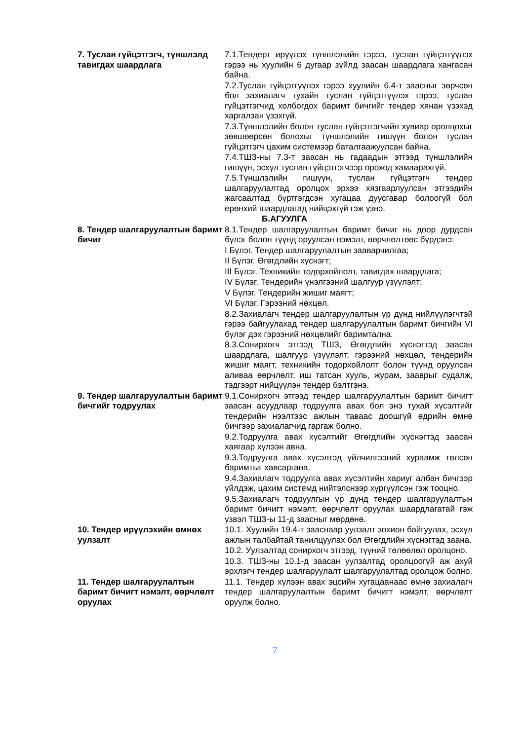7. Туслан гүйцэтгэгч, түншлэлд тавигдах шаардлага
7.1.Тендерт ирүүлэх түншлэлийн гэрээ, туслан гүйцэтгүүлэх гэрээ нь хуулийн 6 дугаар зүйлд заасан шаардлага хангасан байна.
7.2.Туслан гүйцэтгүүлэх гэрээ хуулийн 6.4-т заасныг зөрчсөн бол захиалагч тухайн туслан гүйцэтгүүлэх гэрээ, туслан гүйцэтгэгчид холбогдох баримт бичгийг тендер хянан үзэхэд харгалзан үзэхгүй.
7.3.Түншлэлийн болон туслан гүйцэтгэгчийн хувиар оролцохыг зөвшөөрсөн болохыг түншлэлийн гишүүн болон туслан гүйцэтгэгч цахим системээр баталгаажуулсан байна.
7.4.ТШЗ-ны 7.3-т заасан нь гадаадын этгээд түншлэлийн гишүүн, эсхүл туслан гүйцэтгэгчээр ороход хамаарахгүй.
7.5.Түншлэлийн гишүүн, туслан гүйцэтгэгч тендер шалгаруулалтад оролцох эрхээ хязгаарлуулсан этгээдийн жагсаалтад бүртгэгдсэн хугацаа дуусгавар болоогүй бол ерөнхий шаардлагад нийцэхгүй гэж үзнэ.
Б.АГУУЛГА
8. Тендер шалгаруулалтын баримт бичиг
8.1.Тендер шалгаруулалтын баримт бичиг нь доор дурдсан бүлэг болон түүнд оруулсан нэмэлт, өөрчлөлтөөс бүрдэнэ:
I Бүлэг. Тендер шалгаруулалтын зааварчилгаа;
II Бүлэг. Өгөгдлийн хүснэгт;
III Бүлэг. Техникийн тодорхойлолт, тавигдах шаардлага;
IV Бүлэг. Тендерийн үнэлгээний шалгуур үзүүлэлт;
V Бүлэг. Тендерийн жишиг маягт;
VI Бүлэг. Гэрээний нөхцөл.
8.2.Захиалагч тендер шалгаруулалтын үр дүнд нийлүүлэгчтэй гэрээ байгуулахад тендер шалгаруулалтын баримт бичгийн VI бүлэг дэх гэрээний нөхцөлийг баримтална.
8.3.Сонирхогч этгээд ТШЗ, Өгөгдлийн хүснэгтэд заасан шаардлага, шалгуур үзүүлэлт, гэрээний нөхцөл, тендерийн жишиг маягт, техникийн тодорхойлолт болон түүнд оруулсан аливаа өөрчлөлт, иш татсан хууль, журам, зааврыг судалж, тэдгээрт нийцүүлэн тендер бэлтгэнэ.
9. Тендер шалгаруулалтын баримт бичгийг тодруулах
9.1.Сонирхогч этгээд тендер шалгаруулалтын баримт бичигт заасан асуудлаар тодруулга авах бол энэ тухай хүсэлтийг тендерийн нээлтээс ажлын таваас доошгүй өдрийн өмнө бичгээр захиалагчид гаргаж болно.
9.2.Тодруулга авах хүсэлтийг Өгөгдлийн хүснэгтэд заасан хаягаар хүлээн авна.
9.3.Тодруулга авах хүсэлтэд үйлчилгээний хураамж төлсөн баримтыг хавсаргана.
9.4.Захиалагч тодруулга авах хүсэлтийн хариуг албан бичгээр үйлдэж, цахим системд нийтэлснээр хүргүүлсэн гэж тооцно.
9.5.Захиалагч тодруулгын үр дүнд тендер шалгаруулалтын баримт бичигт нэмэлт, өөрчлөлт оруулах шаардлагатай гэж үзвэл ТШЗ-ы 11-д заасныг мөрдөнө.
10. Тендер ирүүлэхийн өмнөх уулзалт
10.1. Хуулийн 19.4-т зааснаар уулзалт зохион байгуулах, эсхүл ажлын талбайтай танилцуулах бол Өгөгдлийн хүснэгтэд заана.
10.2. Уулзалтад сонирхогч этгээд, түүний төлөөлөл оролцоно.
10.3. ТШЗ-ны 10.1-д заасан уулзалтад оролцоогүй аж ахуй эрхлэгч тендер шалгаруулалт шалгаруулалтад оролцож болно.
11. Тендер шалгаруулалтын баримт бичигт нэмэлт, өөрчлөлт оруулах
11.1. Тендер хүлээн авах эцсийн хугацаанаас өмнө захиалагч тендер шалгаруулалтын баримт бичигт нэмэлт, өөрчлөлт оруулж болно.
7